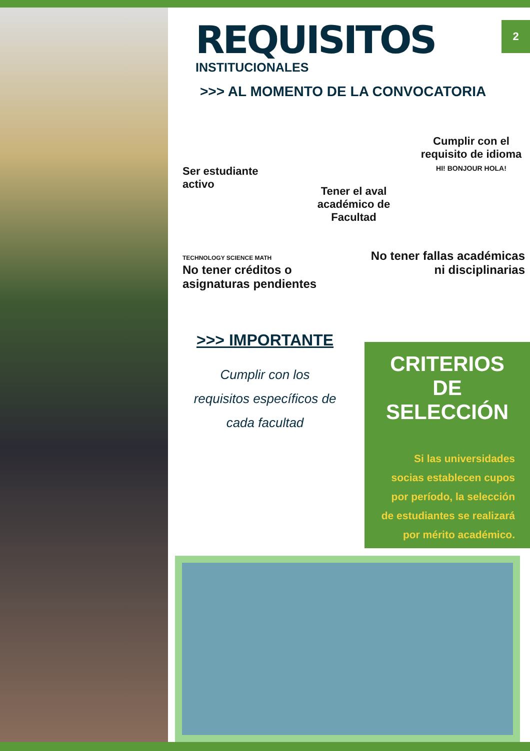2
REQUISITOS
INSTITUCIONALES
>>> AL MOMENTO DE LA CONVOCATORIA
Ser estudiante activo
Tener el aval académico de Facultad
Cumplir con el requisito de idioma
HI! BONJOUR HOLA!
TECHNOLOGY SCIENCE MATH
No tener créditos o asignaturas pendientes
No tener fallas académicas ni disciplinarias
>>> IMPORTANTE
Cumplir con los requisitos específicos de cada facultad
CRITERIOS DE SELECCIÓN
Si las universidades socias establecen cupos por período, la selección de estudiantes se realizará por mérito académico.